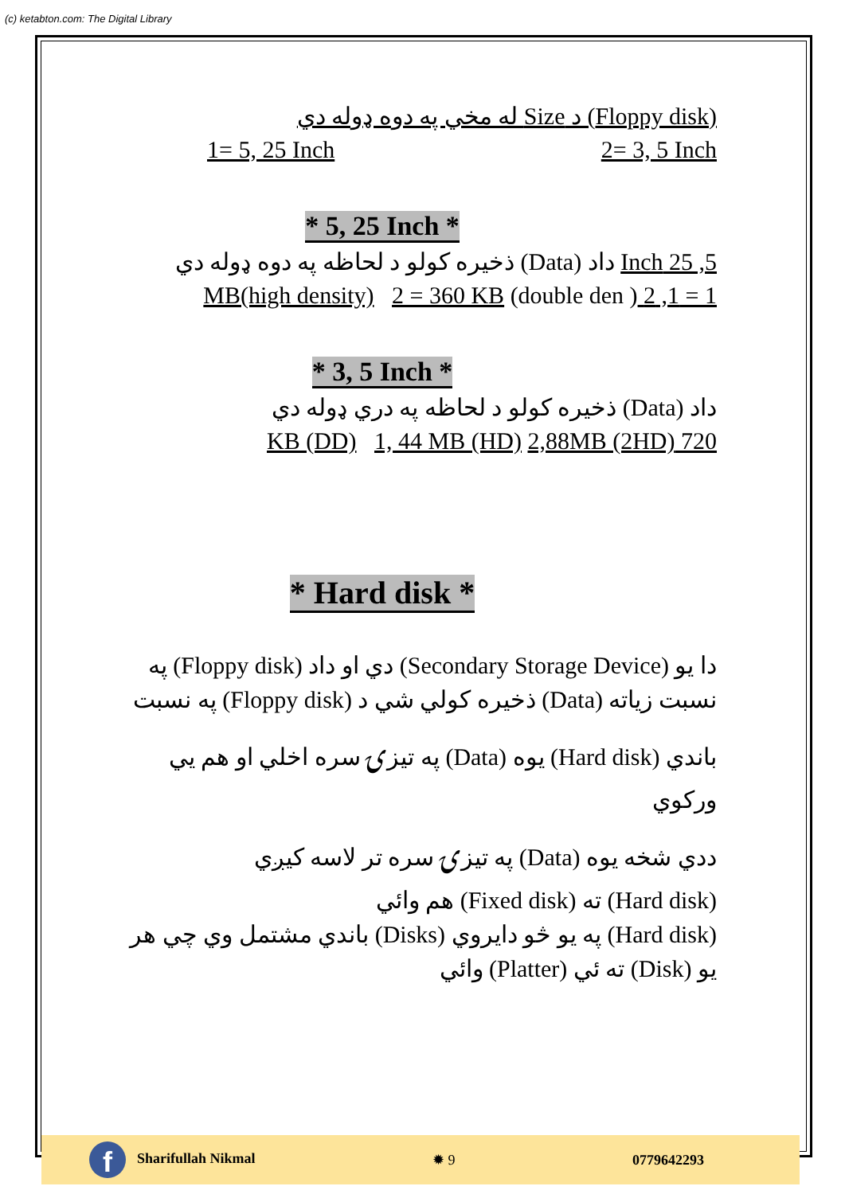(c) ketabton.com: The Digital Library
(Floppy disk) د Size له مخي په دوه ډوله دي
1= 5, 25 Inch 2= 3, 5 Inch
* 5, 25 Inch *
5, 25 Inch داد (Data) ذخيره کولو د لحاظه په دوه ډوله دي
1 = 1, 2 MB(high density) 2 = 360 KB (double den )
* 3, 5 Inch *
داد (Data) ذخيره کولو د لحاظه په دري ډوله دي
720 KB (DD) 1, 44 MB (HD) 2,88MB (2HD)
* Hard disk *
دا يو (Secondary Storage Device) دي او داد (Floppy disk) په
نسبت زياته (Data) ذخيره کولي شي د (Floppy disk) په نسبت
باندي (Hard disk) يوه (Data) په تيزۍ سره اخلي او هم يي
ورکوي
ددي شخه يوه (Data) په تيزۍ سره تر لاسه کيږي
(Hard disk) ته (Fixed disk) هم وائي
(Hard disk) په يو څو دايروي (Disks) باندي مشتمل وي چي هر
يو (Disk) ته ئي (Platter) وائي
f Sharifullah Nikmal ✹ 9 0779642293